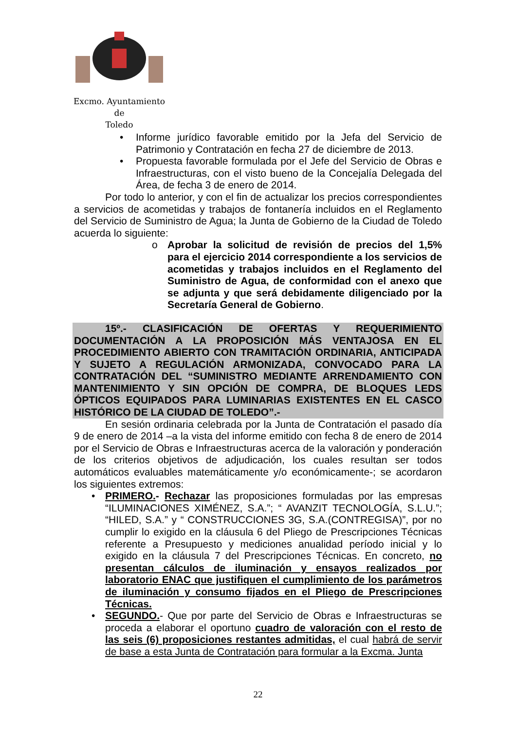Excmo. Ayuntamiento
de
Toledo
• Informe jurídico favorable emitido por la Jefa del Servicio de Patrimonio y Contratación en fecha 27 de diciembre de 2013.
• Propuesta favorable formulada por el Jefe del Servicio de Obras e Infraestructuras, con el visto bueno de la Concejalía Delegada del Área, de fecha 3 de enero de 2014.
Por todo lo anterior, y con el fin de actualizar los precios correspondientes a servicios de acometidas y trabajos de fontanería incluidos en el Reglamento del Servicio de Suministro de Agua; la Junta de Gobierno de la Ciudad de Toledo acuerda lo siguiente:
o Aprobar la solicitud de revisión de precios del 1,5% para el ejercicio 2014 correspondiente a los servicios de acometidas y trabajos incluidos en el Reglamento del Suministro de Agua, de conformidad con el anexo que se adjunta y que será debidamente diligenciado por la Secretaría General de Gobierno.
15º.- CLASIFICACIÓN DE OFERTAS Y REQUERIMIENTO DOCUMENTACIÓN A LA PROPOSICIÓN MÁS VENTAJOSA EN EL PROCEDIMIENTO ABIERTO CON TRAMITACIÓN ORDINARIA, ANTICIPADA Y SUJETO A REGULACIÓN ARMONIZADA, CONVOCADO PARA LA CONTRATACIÓN DEL “SUMINISTRO MEDIANTE ARRENDAMIENTO CON MANTENIMIENTO Y SIN OPCIÓN DE COMPRA, DE BLOQUES LEDS ÓPTICOS EQUIPADOS PARA LUMINARIAS EXISTENTES EN EL CASCO HISTÓRICO DE LA CIUDAD DE TOLEDO”.-
En sesión ordinaria celebrada por la Junta de Contratación el pasado día 9 de enero de 2014 –a la vista del informe emitido con fecha 8 de enero de 2014 por el Servicio de Obras e Infraestructuras acerca de la valoración y ponderación de los criterios objetivos de adjudicación, los cuales resultan ser todos automáticos evaluables matemáticamente y/o económicamente-; se acordaron los siguientes extremos:
• PRIMERO.- Rechazar las proposiciones formuladas por las empresas “ILUMINACIONES XIMÉNEZ, S.A.”; “ AVANZIT TECNOLOGÍA, S.L.U.”; “HILED, S.A.” y “ CONSTRUCCIONES 3G, S.A.(CONTREGISA)”, por no cumplir lo exigido en la cláusula 6 del Pliego de Prescripciones Técnicas referente a Presupuesto y mediciones anualidad período inicial y lo exigido en la cláusula 7 del Prescripciones Técnicas. En concreto, no presentan cálculos de iluminación y ensayos realizados por laboratorio ENAC que justifiquen el cumplimiento de los parámetros de iluminación y consumo fijados en el Pliego de Prescripciones Técnicas.
• SEGUNDO.- Que por parte del Servicio de Obras e Infraestructuras se proceda a elaborar el oportuno cuadro de valoración con el resto de las seis (6) proposiciones restantes admitidas, el cual habrá de servir de base a esta Junta de Contratación para formular a la Excma. Junta
22